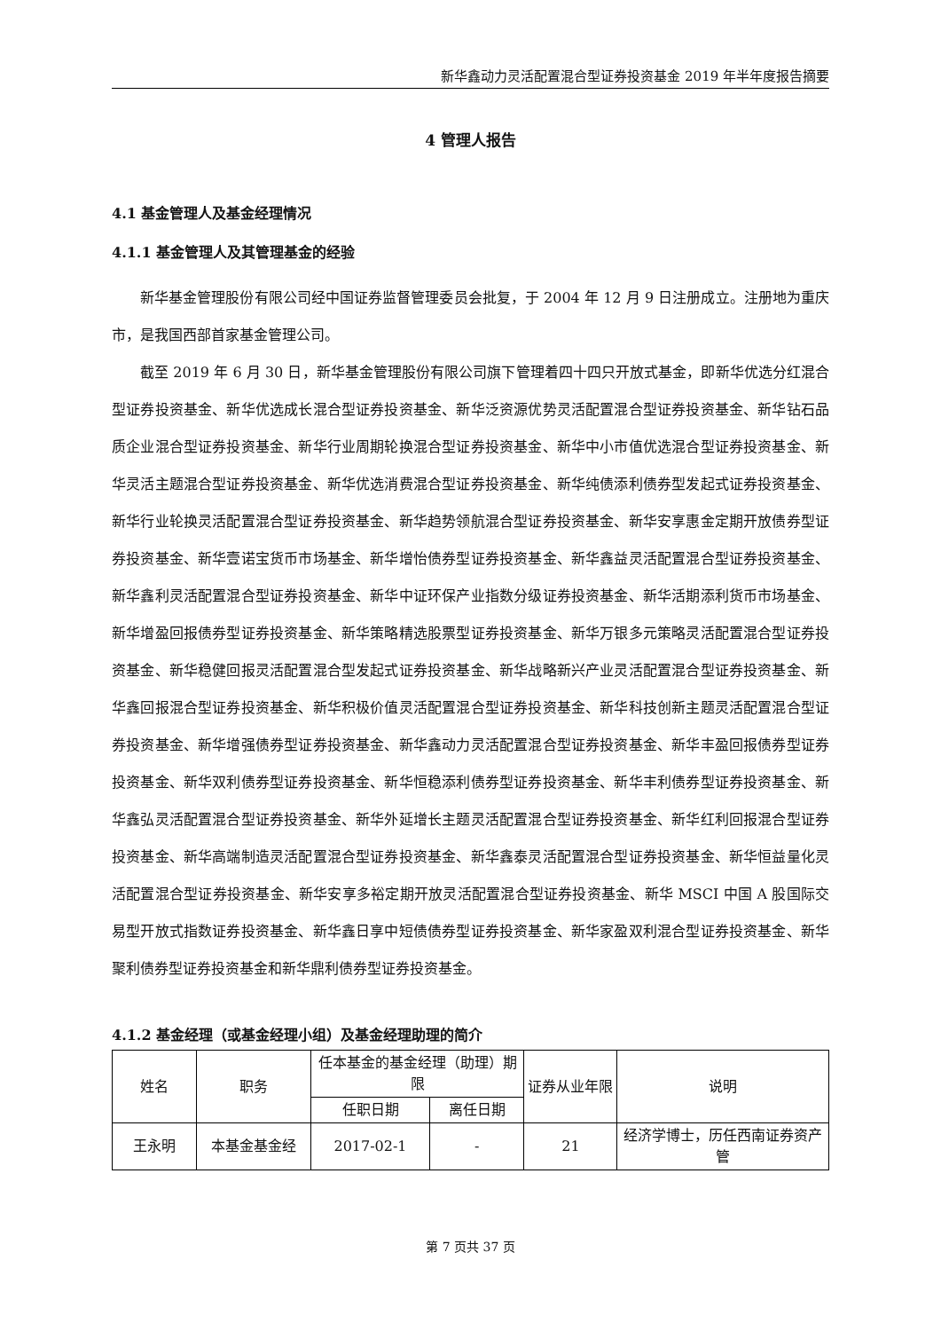新华鑫动力灵活配置混合型证券投资基金 2019 年半年度报告摘要
4 管理人报告
4.1 基金管理人及基金经理情况
4.1.1 基金管理人及其管理基金的经验
新华基金管理股份有限公司经中国证券监督管理委员会批复，于 2004 年 12 月 9 日注册成立。注册地为重庆市，是我国西部首家基金管理公司。
截至 2019 年 6 月 30 日，新华基金管理股份有限公司旗下管理着四十四只开放式基金，即新华优选分红混合型证券投资基金、新华优选成长混合型证券投资基金、新华泛资源优势灵活配置混合型证券投资基金、新华钻石品质企业混合型证券投资基金、新华行业周期轮换混合型证券投资基金、新华中小市值优选混合型证券投资基金、新华灵活主题混合型证券投资基金、新华优选消费混合型证券投资基金、新华纯债添利债券型发起式证券投资基金、新华行业轮换灵活配置混合型证券投资基金、新华趋势领航混合型证券投资基金、新华安享惠金定期开放债券型证券投资基金、新华壹诺宝货币市场基金、新华增怡债券型证券投资基金、新华鑫益灵活配置混合型证券投资基金、新华鑫利灵活配置混合型证券投资基金、新华中证环保产业指数分级证券投资基金、新华活期添利货币市场基金、新华增盈回报债券型证券投资基金、新华策略精选股票型证券投资基金、新华万银多元策略灵活配置混合型证券投资基金、新华稳健回报灵活配置混合型发起式证券投资基金、新华战略新兴产业灵活配置混合型证券投资基金、新华鑫回报混合型证券投资基金、新华积极价值灵活配置混合型证券投资基金、新华科技创新主题灵活配置混合型证券投资基金、新华增强债券型证券投资基金、新华鑫动力灵活配置混合型证券投资基金、新华丰盈回报债券型证券投资基金、新华双利债券型证券投资基金、新华恒稳添利债券型证券投资基金、新华丰利债券型证券投资基金、新华鑫弘灵活配置混合型证券投资基金、新华外延增长主题灵活配置混合型证券投资基金、新华红利回报混合型证券投资基金、新华高端制造灵活配置混合型证券投资基金、新华鑫泰灵活配置混合型证券投资基金、新华恒益量化灵活配置混合型证券投资基金、新华安享多裕定期开放灵活配置混合型证券投资基金、新华 MSCI 中国 A 股国际交易型开放式指数证券投资基金、新华鑫日享中短债债券型证券投资基金、新华家盈双利混合型证券投资基金、新华聚利债券型证券投资基金和新华鼎利债券型证券投资基金。
4.1.2 基金经理（或基金经理小组）及基金经理助理的简介
| 姓名 | 职务 | 任本基金的基金经理（助理）期限 | | 证券从业年限 | 说明 |
| --- | --- | --- | --- | --- | --- |
| | | 任职日期 | 离任日期 | | |
| 王永明 | 本基金基金经 | 2017-02-1 | - | 21 | 经济学博士，历任西南证券资产管 |
第 7 页共 37 页